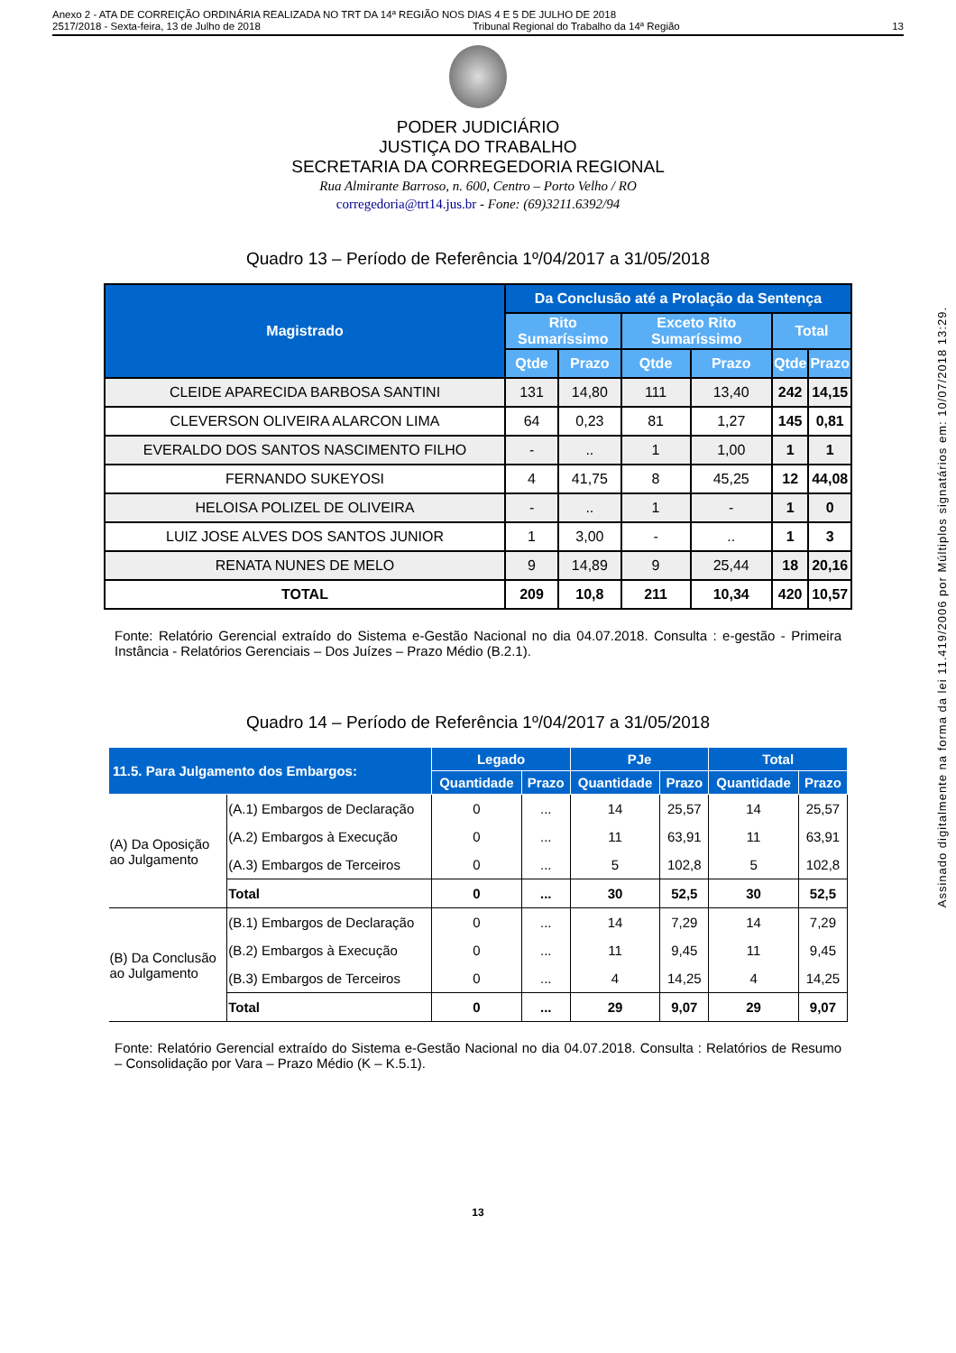Anexo 2 - ATA DE CORREIÇÃO ORDINÁRIA REALIZADA NO TRT DA 14ª REGIÃO NOS DIAS 4 E 5 DE JULHO DE 2018
2517/2018 - Sexta-feira, 13 de Julho de 2018 Tribunal Regional do Trabalho da 14ª Região 13
PODER JUDICIÁRIO
JUSTIÇA DO TRABALHO
SECRETARIA DA CORREGEDORIA REGIONAL
Rua Almirante Barroso, n. 600, Centro – Porto Velho / RO
corregedoria@trt14.jus.br - Fone: (69)3211.6392/94
Quadro 13 – Período de Referência 1º/04/2017 a 31/05/2018
| Magistrado | Da Conclusão até a Prolação da Sentença | | | | | |
| --- | --- | --- | --- | --- | --- | --- |
| | Rito Sumaríssimo | | Exceto Rito Sumaríssimo | | Total | |
| | Qtde | Prazo | Qtde | Prazo | Qtde | Prazo |
| CLEIDE APARECIDA BARBOSA SANTINI | 131 | 14,80 | 111 | 13,40 | 242 | 14,15 |
| CLEVERSON OLIVEIRA ALARCON LIMA | 64 | 0,23 | 81 | 1,27 | 145 | 0,81 |
| EVERALDO DOS SANTOS NASCIMENTO FILHO | - | .. | 1 | 1,00 | 1 | 1 |
| FERNANDO SUKEYOSI | 4 | 41,75 | 8 | 45,25 | 12 | 44,08 |
| HELOISA POLIZEL DE OLIVEIRA | - | .. | 1 | - | 1 | 0 |
| LUIZ JOSE ALVES DOS SANTOS JUNIOR | 1 | 3,00 | - | .. | 1 | 3 |
| RENATA NUNES DE MELO | 9 | 14,89 | 9 | 25,44 | 18 | 20,16 |
| TOTAL | 209 | 10,8 | 211 | 10,34 | 420 | 10,57 |
Fonte: Relatório Gerencial extraído do Sistema e-Gestão Nacional no dia 04.07.2018. Consulta : e-gestão - Primeira Instância - Relatórios Gerenciais – Dos Juízes – Prazo Médio (B.2.1).
Quadro 14 – Período de Referência 1º/04/2017 a 31/05/2018
| 11.5. Para Julgamento dos Embargos: | | Legado | | PJe | | Total | |
| --- | --- | --- | --- | --- | --- | --- | --- |
| | | Quantidade | Prazo | Quantidade | Prazo | Quantidade | Prazo |
| (A) Da Oposição ao Julgamento | (A.1) Embargos de Declaração | 0 | ... | 14 | 25,57 | 14 | 25,57 |
| | (A.2) Embargos à Execução | 0 | ... | 11 | 63,91 | 11 | 63,91 |
| | (A.3) Embargos de Terceiros | 0 | ... | 5 | 102,8 | 5 | 102,8 |
| | Total | 0 | ... | 30 | 52,5 | 30 | 52,5 |
| (B) Da Conclusão ao Julgamento | (B.1) Embargos de Declaração | 0 | ... | 14 | 7,29 | 14 | 7,29 |
| | (B.2) Embargos à Execução | 0 | ... | 11 | 9,45 | 11 | 9,45 |
| | (B.3) Embargos de Terceiros | 0 | ... | 4 | 14,25 | 4 | 14,25 |
| | Total | 0 | ... | 29 | 9,07 | 29 | 9,07 |
Fonte: Relatório Gerencial extraído do Sistema e-Gestão Nacional no dia 04.07.2018. Consulta : Relatórios de Resumo – Consolidação por Vara – Prazo Médio (K – K.5.1).
13
Assinado digitalmente na forma da lei 11.419/2006 por Múltiplos signatários em: 10/07/2018 13:29.